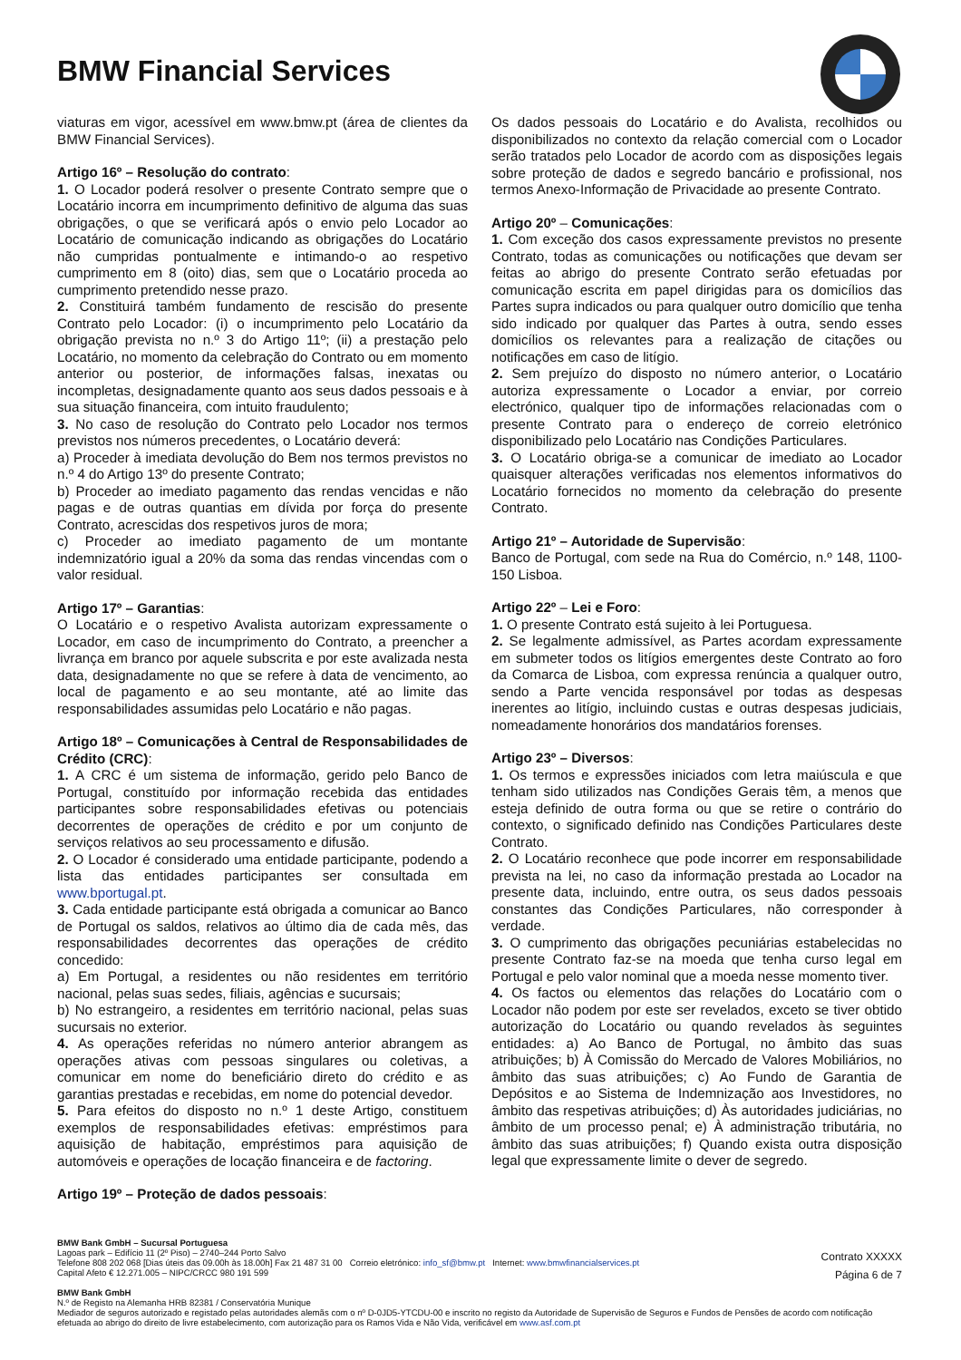BMW Financial Services
viaturas em vigor, acessível em www.bmw.pt (área de clientes da BMW Financial Services).
Artigo 16º – Resolução do contrato:
1. O Locador poderá resolver o presente Contrato sempre que o Locatário incorra em incumprimento definitivo de alguma das suas obrigações, o que se verificará após o envio pelo Locador ao Locatário de comunicação indicando as obrigações do Locatário não cumpridas pontualmente e intimando-o ao respetivo cumprimento em 8 (oito) dias, sem que o Locatário proceda ao cumprimento pretendido nesse prazo.
2. Constituirá também fundamento de rescisão do presente Contrato pelo Locador: (i) o incumprimento pelo Locatário da obrigação prevista no n.º 3 do Artigo 11º; (ii) a prestação pelo Locatário, no momento da celebração do Contrato ou em momento anterior ou posterior, de informações falsas, inexatas ou incompletas, designadamente quanto aos seus dados pessoais e à sua situação financeira, com intuito fraudulento;
3. No caso de resolução do Contrato pelo Locador nos termos previstos nos números precedentes, o Locatário deverá:
a) Proceder à imediata devolução do Bem nos termos previstos no n.º 4 do Artigo 13º do presente Contrato;
b) Proceder ao imediato pagamento das rendas vencidas e não pagas e de outras quantias em dívida por força do presente Contrato, acrescidas dos respetivos juros de mora;
c) Proceder ao imediato pagamento de um montante indemnizatório igual a 20% da soma das rendas vincendas com o valor residual.
Artigo 17º – Garantias:
O Locatário e o respetivo Avalista autorizam expressamente o Locador, em caso de incumprimento do Contrato, a preencher a livrança em branco por aquele subscrita e por este avalizada nesta data, designadamente no que se refere à data de vencimento, ao local de pagamento e ao seu montante, até ao limite das responsabilidades assumidas pelo Locatário e não pagas.
Artigo 18º – Comunicações à Central de Responsabilidades de Crédito (CRC):
1. A CRC é um sistema de informação, gerido pelo Banco de Portugal, constituído por informação recebida das entidades participantes sobre responsabilidades efetivas ou potenciais decorrentes de operações de crédito e por um conjunto de serviços relativos ao seu processamento e difusão.
2. O Locador é considerado uma entidade participante, podendo a lista das entidades participantes ser consultada em www.bportugal.pt.
3. Cada entidade participante está obrigada a comunicar ao Banco de Portugal os saldos, relativos ao último dia de cada mês, das responsabilidades decorrentes das operações de crédito concedido:
a) Em Portugal, a residentes ou não residentes em território nacional, pelas suas sedes, filiais, agências e sucursais;
b) No estrangeiro, a residentes em território nacional, pelas suas sucursais no exterior.
4. As operações referidas no número anterior abrangem as operações ativas com pessoas singulares ou coletivas, a comunicar em nome do beneficiário direto do crédito e as garantias prestadas e recebidas, em nome do potencial devedor.
5. Para efeitos do disposto no n.º 1 deste Artigo, constituem exemplos de responsabilidades efetivas: empréstimos para aquisição de habitação, empréstimos para aquisição de automóveis e operações de locação financeira e de factoring.
Artigo 19º – Proteção de dados pessoais:
Os dados pessoais do Locatário e do Avalista, recolhidos ou disponibilizados no contexto da relação comercial com o Locador serão tratados pelo Locador de acordo com as disposições legais sobre proteção de dados e segredo bancário e profissional, nos termos Anexo-Informação de Privacidade ao presente Contrato.
Artigo 20º – Comunicações:
1. Com exceção dos casos expressamente previstos no presente Contrato, todas as comunicações ou notificações que devam ser feitas ao abrigo do presente Contrato serão efetuadas por comunicação escrita em papel dirigidas para os domicílios das Partes supra indicados ou para qualquer outro domicílio que tenha sido indicado por qualquer das Partes à outra, sendo esses domicílios os relevantes para a realização de citações ou notificações em caso de litígio.
2. Sem prejuízo do disposto no número anterior, o Locatário autoriza expressamente o Locador a enviar, por correio electrónico, qualquer tipo de informações relacionadas com o presente Contrato para o endereço de correio eletrónico disponibilizado pelo Locatário nas Condições Particulares.
3. O Locatário obriga-se a comunicar de imediato ao Locador quaisquer alterações verificadas nos elementos informativos do Locatário fornecidos no momento da celebração do presente Contrato.
Artigo 21º – Autoridade de Supervisão:
Banco de Portugal, com sede na Rua do Comércio, n.º 148, 1100-150 Lisboa.
Artigo 22º – Lei e Foro:
1. O presente Contrato está sujeito à lei Portuguesa.
2. Se legalmente admissível, as Partes acordam expressamente em submeter todos os litígios emergentes deste Contrato ao foro da Comarca de Lisboa, com expressa renúncia a qualquer outro, sendo a Parte vencida responsável por todas as despesas inerentes ao litígio, incluindo custas e outras despesas judiciais, nomeadamente honorários dos mandatários forenses.
Artigo 23º – Diversos:
1. Os termos e expressões iniciados com letra maiúscula e que tenham sido utilizados nas Condições Gerais têm, a menos que esteja definido de outra forma ou que se retire o contrário do contexto, o significado definido nas Condições Particulares deste Contrato.
2. O Locatário reconhece que pode incorrer em responsabilidade prevista na lei, no caso da informação prestada ao Locador na presente data, incluindo, entre outra, os seus dados pessoais constantes das Condições Particulares, não corresponder à verdade.
3. O cumprimento das obrigações pecuniárias estabelecidas no presente Contrato faz-se na moeda que tenha curso legal em Portugal e pelo valor nominal que a moeda nesse momento tiver.
4. Os factos ou elementos das relações do Locatário com o Locador não podem por este ser revelados, exceto se tiver obtido autorização do Locatário ou quando revelados às seguintes entidades: a) Ao Banco de Portugal, no âmbito das suas atribuições; b) À Comissão do Mercado de Valores Mobiliários, no âmbito das suas atribuições; c) Ao Fundo de Garantia de Depósitos e ao Sistema de Indemnização aos Investidores, no âmbito das respetivas atribuições; d) Às autoridades judiciárias, no âmbito de um processo penal; e) À administração tributária, no âmbito das suas atribuições; f) Quando exista outra disposição legal que expressamente limite o dever de segredo.
BMW Bank GmbH – Sucursal Portuguesa
Lagoas park – Edifício 11 (2º Piso) – 2740–244 Porto Salvo
Telefone 808 202 068 [Dias úteis das 09.00h às 18.00h] Fax 21 487 31 00 Correio eletrónico: info_sf@bmw.pt Internet: www.bmwfinancialservices.pt
Capital Afeto € 12.271.005 – NIPC/CRCC 980 191 599
BMW Bank GmbH
N.º de Registo na Alemanha HRB 82381 / Conservatória Munique
Mediador de seguros autorizado e registado pelas autoridades alemãs com o nº D-0JD5-YTCDU-00 e inscrito no registo da Autoridade de Supervisão de Seguros e Fundos de Pensões de acordo com notificação efetuada ao abrigo do direito de livre estabelecimento, com autorização para os Ramos Vida e Não Vida, verificável em www.asf.com.pt
Contrato XXXXX
Página 6 de 7